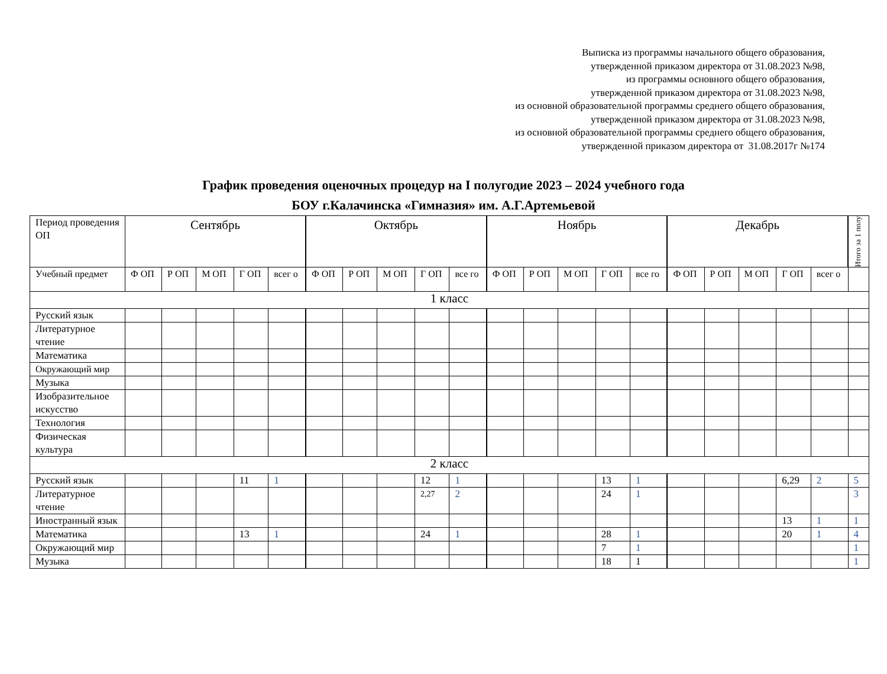Выписка из программы начального общего образования,
утвержденной приказом директора от 31.08.2023 №98,
из программы основного общего образования,
утвержденной приказом директора от 31.08.2023 №98,
из основной образовательной программы среднего общего образования,
утвержденной приказом директора от 31.08.2023 №98,
из основной образовательной программы среднего общего образования,
утвержденной приказом директора от 31.08.2017г №174
График проведения оценочных процедур на I полугодие 2023 – 2024 учебного года
БОУ г.Калачинска «Гимназия» им. А.Г.Артемьевой
| Период проведения ОП | Сентябрь | | | | | Октябрь | | | | | Ноябрь | | | | | Декабрь | | | | | Итого за 1 полу |
| --- | --- | --- | --- | --- | --- | --- | --- | --- | --- | --- | --- | --- | --- | --- | --- | --- | --- | --- | --- | --- | --- |
| Учебный предмет | Ф ОП | Р ОП | М ОП | Г ОП | всег о | Ф ОП | Р ОП | М ОП | Г ОП | все го | Ф ОП | Р ОП | М ОП | Г ОП | все го | Ф ОП | Р ОП | М ОП | Г ОП | всег о | |
| 1 класс | | | | | | | | | | | | | | | | | | | | | |
| Русский язык | | | | | | | | | | | | | | | | | | | | | |
| Литературное чтение | | | | | | | | | | | | | | | | | | | | | |
| Математика | | | | | | | | | | | | | | | | | | | | | |
| Окружающий мир | | | | | | | | | | | | | | | | | | | | | |
| Музыка | | | | | | | | | | | | | | | | | | | | | |
| Изобразительное искусство | | | | | | | | | | | | | | | | | | | | | |
| Технология | | | | | | | | | | | | | | | | | | | | | |
| Физическая культура | | | | | | | | | | | | | | | | | | | | | |
| 2 класс | | | | | | | | | | | | | | | | | | | | | |
| Русский язык | | | | 11 | 1 | | | | 12 | 1 | | | | 13 | 1 | | | | 6,29 | 2 | 5 |
| Литературное чтение | | | | | | | | | 2,27 | 2 | | | | 24 | 1 | | | | | | 3 |
| Иностранный язык | | | | | | | | | | | | | | | | | | | 13 | 1 | 1 |
| Математика | | | | 13 | 1 | | | | 24 | 1 | | | | 28 | 1 | | | | 20 | 1 | 4 |
| Окружающий мир | | | | | | | | | | | | | | 7 | 1 | | | | | | 1 |
| Музыка | | | | | | | | | | | | | | 18 | 1 | | | | | | 1 |